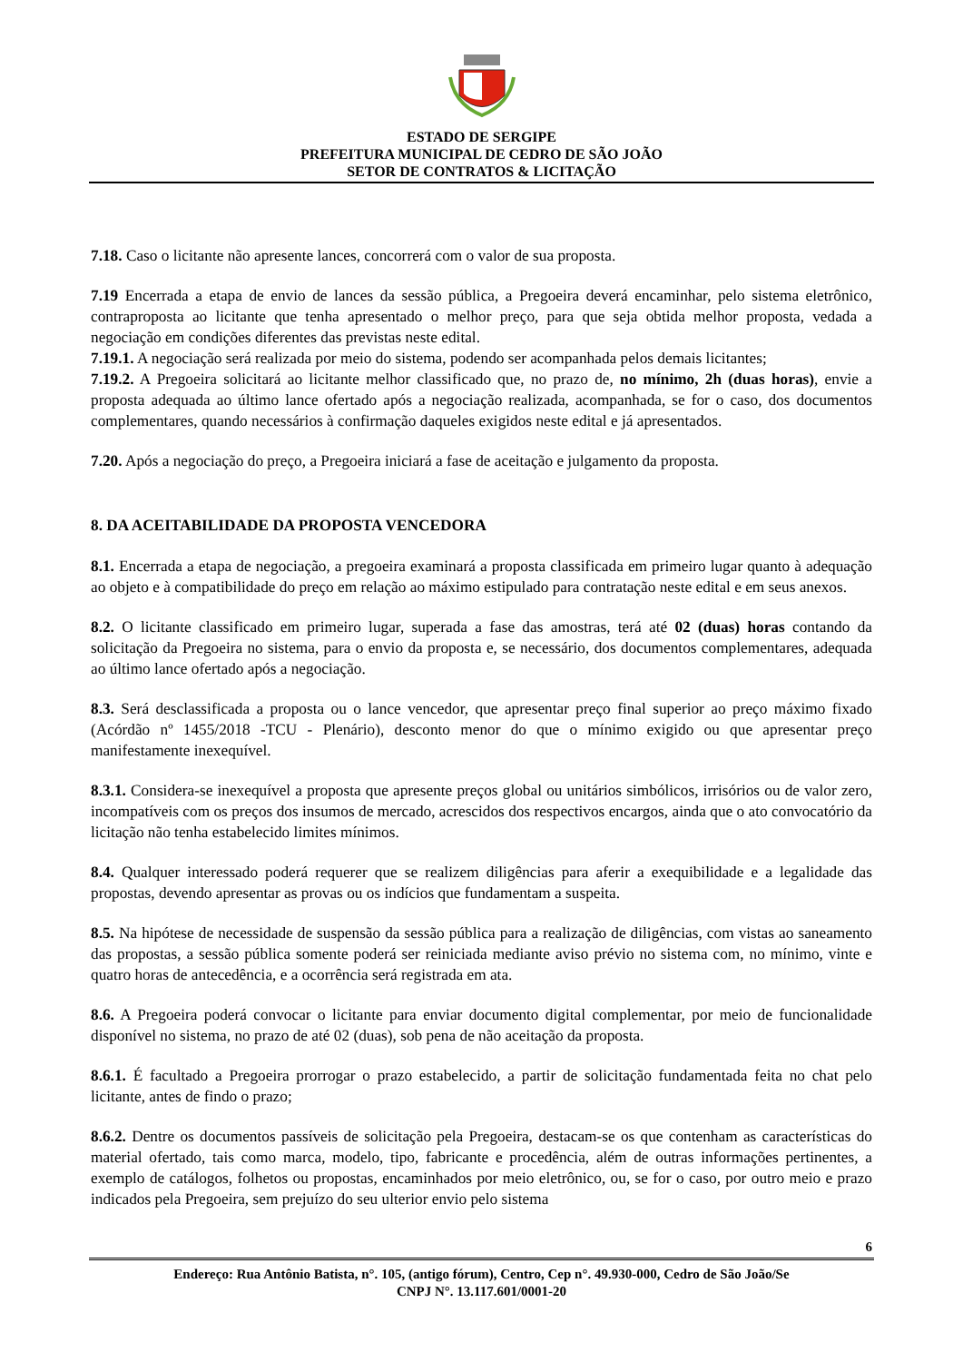ESTADO DE SERGIPE
PREFEITURA MUNICIPAL DE CEDRO DE SÃO JOÃO
SETOR DE CONTRATOS & LICITAÇÃO
7.18. Caso o licitante não apresente lances, concorrerá com o valor de sua proposta.
7.19 Encerrada a etapa de envio de lances da sessão pública, a Pregoeira deverá encaminhar, pelo sistema eletrônico, contraproposta ao licitante que tenha apresentado o melhor preço, para que seja obtida melhor proposta, vedada a negociação em condições diferentes das previstas neste edital.
7.19.1. A negociação será realizada por meio do sistema, podendo ser acompanhada pelos demais licitantes;
7.19.2. A Pregoeira solicitará ao licitante melhor classificado que, no prazo de, no mínimo, 2h (duas horas), envie a proposta adequada ao último lance ofertado após a negociação realizada, acompanhada, se for o caso, dos documentos complementares, quando necessários à confirmação daqueles exigidos neste edital e já apresentados.
7.20. Após a negociação do preço, a Pregoeira iniciará a fase de aceitação e julgamento da proposta.
8. DA ACEITABILIDADE DA PROPOSTA VENCEDORA
8.1. Encerrada a etapa de negociação, a pregoeira examinará a proposta classificada em primeiro lugar quanto à adequação ao objeto e à compatibilidade do preço em relação ao máximo estipulado para contratação neste edital e em seus anexos.
8.2. O licitante classificado em primeiro lugar, superada a fase das amostras, terá até 02 (duas) horas contando da solicitação da Pregoeira no sistema, para o envio da proposta e, se necessário, dos documentos complementares, adequada ao último lance ofertado após a negociação.
8.3. Será desclassificada a proposta ou o lance vencedor, que apresentar preço final superior ao preço máximo fixado (Acórdão nº 1455/2018 -TCU - Plenário), desconto menor do que o mínimo exigido ou que apresentar preço manifestamente inexequível.
8.3.1. Considera-se inexequível a proposta que apresente preços global ou unitários simbólicos, irrisórios ou de valor zero, incompatíveis com os preços dos insumos de mercado, acrescidos dos respectivos encargos, ainda que o ato convocatório da licitação não tenha estabelecido limites mínimos.
8.4. Qualquer interessado poderá requerer que se realizem diligências para aferir a exequibilidade e a legalidade das propostas, devendo apresentar as provas ou os indícios que fundamentam a suspeita.
8.5. Na hipótese de necessidade de suspensão da sessão pública para a realização de diligências, com vistas ao saneamento das propostas, a sessão pública somente poderá ser reiniciada mediante aviso prévio no sistema com, no mínimo, vinte e quatro horas de antecedência, e a ocorrência será registrada em ata.
8.6. A Pregoeira poderá convocar o licitante para enviar documento digital complementar, por meio de funcionalidade disponível no sistema, no prazo de até 02 (duas), sob pena de não aceitação da proposta.
8.6.1. É facultado a Pregoeira prorrogar o prazo estabelecido, a partir de solicitação fundamentada feita no chat pelo licitante, antes de findo o prazo;
8.6.2. Dentre os documentos passíveis de solicitação pela Pregoeira, destacam-se os que contenham as características do material ofertado, tais como marca, modelo, tipo, fabricante e procedência, além de outras informações pertinentes, a exemplo de catálogos, folhetos ou propostas, encaminhados por meio eletrônico, ou, se for o caso, por outro meio e prazo indicados pela Pregoeira, sem prejuízo do seu ulterior envio pelo sistema
6
Endereço: Rua Antônio Batista, n°. 105, (antigo fórum), Centro, Cep n°. 49.930-000, Cedro de São João/Se
CNPJ N°. 13.117.601/0001-20